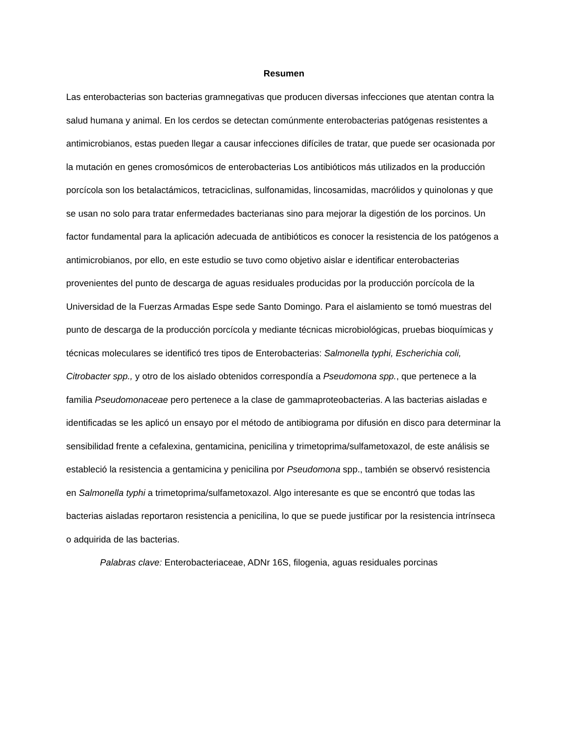Resumen
Las enterobacterias son bacterias gramnegativas que producen diversas infecciones que atentan contra la salud humana y animal. En los cerdos se detectan comúnmente enterobacterias patógenas resistentes a antimicrobianos, estas pueden llegar a causar infecciones difíciles de tratar, que puede ser ocasionada por la mutación en genes cromosómicos de enterobacterias Los antibióticos más utilizados en la producción porcícola son los betalactámicos, tetraciclinas, sulfonamidas, lincosamidas, macrólidos y quinolonas y que se usan no solo para tratar enfermedades bacterianas sino para mejorar la digestión de los porcinos. Un factor fundamental para la aplicación adecuada de antibióticos es conocer la resistencia de los patógenos a antimicrobianos, por ello, en este estudio se tuvo como objetivo aislar e identificar enterobacterias provenientes del punto de descarga de aguas residuales producidas por la producción porcícola de la Universidad de la Fuerzas Armadas Espe sede Santo Domingo. Para el aislamiento se tomó muestras del punto de descarga de la producción porcícola y mediante técnicas microbiológicas, pruebas bioquímicas y técnicas moleculares se identificó tres tipos de Enterobacterias: Salmonella typhi, Escherichia coli, Citrobacter spp., y otro de los aislado obtenidos correspondía a Pseudomona spp., que pertenece a la familia Pseudomonaceae pero pertenece a la clase de gammaproteobacterias. A las bacterias aisladas e identificadas se les aplicó un ensayo por el método de antibiograma por difusión en disco para determinar la sensibilidad frente a cefalexina, gentamicina, penicilina y trimetoprima/sulfametoxazol, de este análisis se estableció la resistencia a gentamicina y penicilina por Pseudomona spp., también se observó resistencia en Salmonella typhi a trimetoprima/sulfametoxazol. Algo interesante es que se encontró que todas las bacterias aisladas reportaron resistencia a penicilina, lo que se puede justificar por la resistencia intrínseca o adquirida de las bacterias.
Palabras clave: Enterobacteriaceae, ADNr 16S, filogenia, aguas residuales porcinas